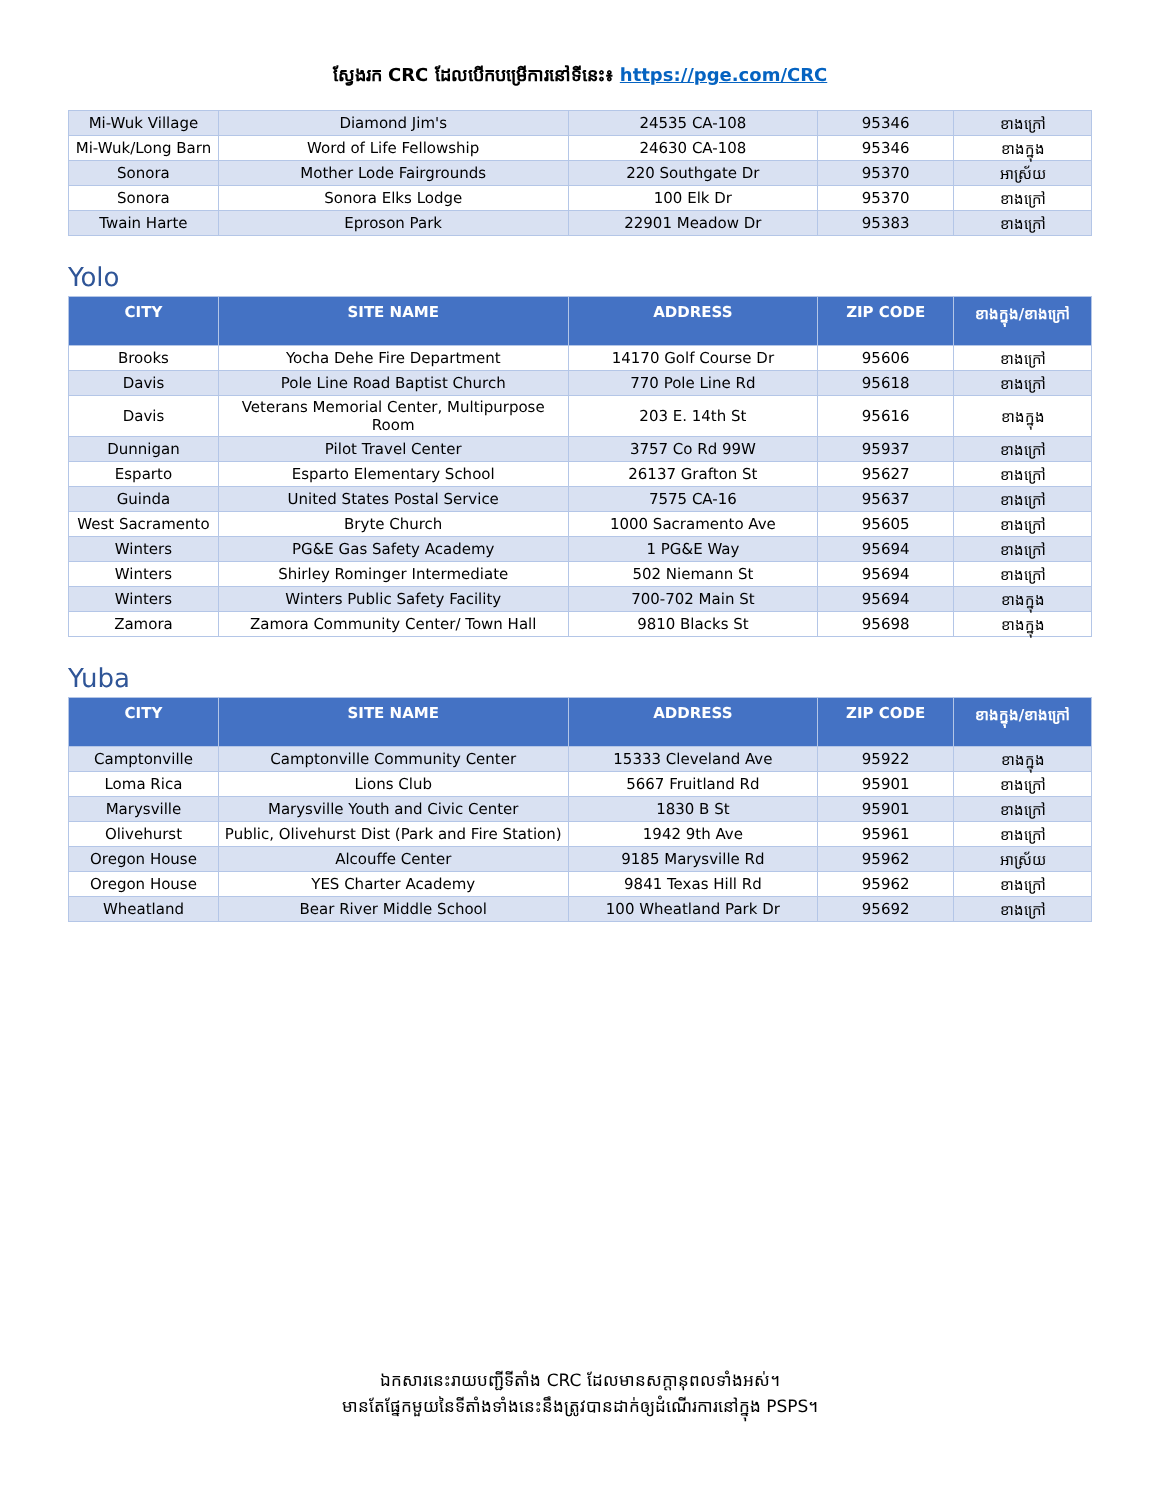ស្វែងរក CRC ដែលបើកបម្រើការនៅទីនេះ៖ https://pge.com/CRC
| Mi-Wuk Village | Diamond Jim's | 24535 CA-108 | 95346 | ខាងក្រៅ |
| Mi-Wuk/Long Barn | Word of Life Fellowship | 24630 CA-108 | 95346 | ខាងក្នុង |
| Sonora | Mother Lode Fairgrounds | 220 Southgate Dr | 95370 | អាស្រ័យ |
| Sonora | Sonora Elks Lodge | 100 Elk Dr | 95370 | ខាងក្រៅ |
| Twain Harte | Eproson Park | 22901 Meadow Dr | 95383 | ខាងក្រៅ |
Yolo
| CITY | SITE NAME | ADDRESS | ZIP CODE | ខាងក្នុង/ខាងក្រៅ |
| --- | --- | --- | --- | --- |
| Brooks | Yocha Dehe Fire Department | 14170 Golf Course Dr | 95606 | ខាងក្រៅ |
| Davis | Pole Line Road Baptist Church | 770 Pole Line Rd | 95618 | ខាងក្រៅ |
| Davis | Veterans Memorial Center, Multipurpose Room | 203 E. 14th St | 95616 | ខាងក្នុង |
| Dunnigan | Pilot Travel Center | 3757 Co Rd 99W | 95937 | ខាងក្រៅ |
| Esparto | Esparto Elementary School | 26137 Grafton St | 95627 | ខាងក្រៅ |
| Guinda | United States Postal Service | 7575 CA-16 | 95637 | ខាងក្រៅ |
| West Sacramento | Bryte Church | 1000 Sacramento Ave | 95605 | ខាងក្រៅ |
| Winters | PG&E Gas Safety Academy | 1 PG&E Way | 95694 | ខាងក្រៅ |
| Winters | Shirley Rominger Intermediate | 502 Niemann St | 95694 | ខាងក្រៅ |
| Winters | Winters Public Safety Facility | 700-702 Main St | 95694 | ខាងក្នុង |
| Zamora | Zamora Community Center/ Town Hall | 9810 Blacks St | 95698 | ខាងក្នុង |
Yuba
| CITY | SITE NAME | ADDRESS | ZIP CODE | ខាងក្នុង/ខាងក្រៅ |
| --- | --- | --- | --- | --- |
| Camptonville | Camptonville Community Center | 15333 Cleveland Ave | 95922 | ខាងក្នុង |
| Loma Rica | Lions Club | 5667 Fruitland Rd | 95901 | ខាងក្រៅ |
| Marysville | Marysville Youth and Civic Center | 1830 B St | 95901 | ខាងក្រៅ |
| Olivehurst | Public, Olivehurst Dist (Park and Fire Station) | 1942 9th Ave | 95961 | ខាងក្រៅ |
| Oregon House | Alcouffe Center | 9185 Marysville Rd | 95962 | អាស្រ័យ |
| Oregon House | YES Charter Academy | 9841 Texas Hill Rd | 95962 | ខាងក្រៅ |
| Wheatland | Bear River Middle School | 100 Wheatland Park Dr | 95692 | ខាងក្រៅ |
ឯកសារនេះរាយបញ្ជីទីតាំង CRC ដែលមានសក្តានុពលទាំងអស់។
មានតែផ្នែកមួយនៃទីតាំងទាំងនេះនឹងត្រូវបានដាក់ឲ្យដំណើរការនៅក្នុង PSPS។